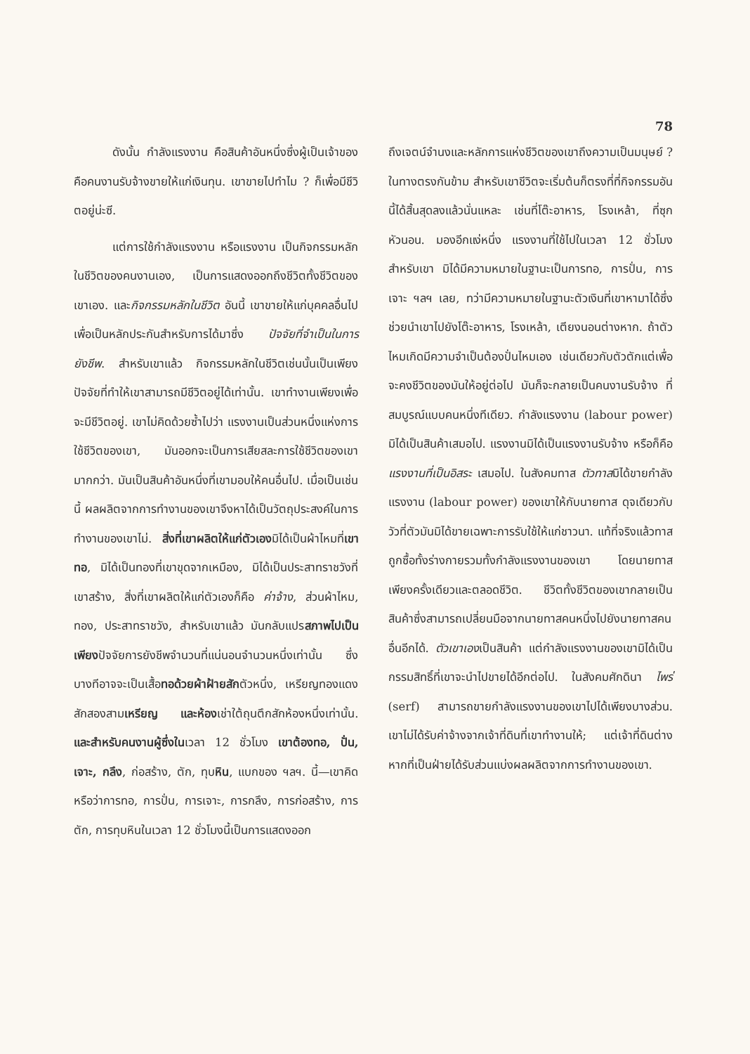78
ดังนั้น กำลังแรงงาน คือสินค้าอันหนึ่งซึ่งผู้เป็นเจ้าของ คือคนงานรับจ้างขายให้แก่เงินทุน. เขาขายไปทำไม ? ก็เพื่อมีชีวิตอยู่น่ะซี.
แต่การใช้กำลังแรงงาน หรือแรงงาน เป็นกิจกรรมหลักในชีวิตของคนงานเอง, เป็นการแสดงออกถึงชีวิตทั้งชีวิตของเขาเอง. และกิจกรรมหลักในชีวิต อันนี้ เขาขายให้แก่บุคคลอื่นไปเพื่อเป็นหลักประกันสำหรับการได้มาซึ่ง ปัจจัยที่จำเป็นในการยังชีพ. สำหรับเขาแล้ว กิจกรรมหลักในชีวิตเช่นนั้นเป็นเพียงปัจจัยที่ทำให้เขาสามารถมีชีวิตอยู่ได้เท่านั้น. เขาทำงานเพียงเพื่อจะมีชีวิตอยู่. เขาไม่คิดด้วยซ้ำไปว่า แรงงานเป็นส่วนหนึ่งแห่งการใช้ชีวิตของเขา, มันออกจะเป็นการเสียสละการใช้ชีวิตของเขามากกว่า. มันเป็นสินค้าอันหนึ่งที่เขามอบให้คนอื่นไป. เมื่อเป็นเช่นนี้ ผลผลิตจากการทำงานของเขาจึงหาได้เป็นวัตถุประสงค์ในการทำงานของเขาไม่. สิ่งที่เขาผลิตให้แก่ตัวเองมิได้เป็นผ้าไหมที่เขาทอ, มิได้เป็นทองที่เขาขุดจากเหมือง, มิได้เป็นประสาทราชวังที่เขาสร้าง, สิ่งที่เขาผลิตให้แก่ตัวเองก็คือ ค่าจ้าง, ส่วนผ้าไหม, ทอง, ประสาทราชวัง, สำหรับเขาแล้ว มันกลับแปรสภาพไปเป็นเพียงปัจจัยการยังชีพจำนวนที่แน่นอนจำนวนหนึ่งเท่านั้น ซึ่งบางทีอาจจะเป็นเสื้อทอด้วยผ้าฝ้ายสักตัวหนึ่ง, เหรียญทองแดงสักสองสามเหรียญ และห้องเช่าใต้ถุนตึกสักห้องหนึ่งเท่านั้น. และสำหรับคนงานผู้ซึ่งในเวลา 12 ชั่วโมง เขาต้องทอ, ปั่น, เจาะ, กลึง, ก่อสร้าง, ตัก, ทุบหิน, แบกของ ฯลฯ. นี้—เขาคิดหรือว่าการทอ, การปั่น, การเจาะ, การกลึง, การก่อสร้าง, การตัก, การทุบหินในเวลา 12 ชั่วโมงนี้เป็นการแสดงออก
ถึงเจตน์จำนงและหลักการแห่งชีวิตของเขาถึงความเป็นมนุษย์ ? ในทางตรงกันข้าม สำหรับเขาชีวิตจะเริ่มต้นก็ตรงที่ที่กิจกรรมอันนี้ได้สิ้นสุดลงแล้วนั่นแหละ เช่นที่โต๊ะอาหาร, โรงเหล้า, ที่ซุกหัวนอน. มองอีกแง่หนึ่ง แรงงานที่ใช้ไปในเวลา 12 ชั่วโมง สำหรับเขา มิได้มีความหมายในฐานะเป็นการทอ, การปั่น, การเจาะ ฯลฯ เลย, ทว่ามีความหมายในฐานะตัวเงินที่เขาหามาได้ซึ่งช่วยนำเขาไปยังโต๊ะอาหาร, โรงเหล้า, เตียงนอนต่างหาก. ถ้าตัวไหมเกิดมีความจำเป็นต้องปั่นไหมเอง เช่นเดียวกับตัวตักแต่เพื่อจะคงชีวิตของมันให้อยู่ต่อไป มันก็จะกลายเป็นคนงานรับจ้าง ที่สมบูรณ์แบบคนหนึ่งทีเดียว. กำลังแรงงาน (labour power) มิได้เป็นสินค้าเสมอไป. แรงงานมิได้เป็นแรงงานรับจ้าง หรือก็คือ แรงงานที่เป็นอิสระ เสมอไป. ในสังคมทาส ตัวทาสมิได้ขายกำลังแรงงาน (labour power) ของเขาให้กับนายทาส ดุจเดียวกับวัวที่ตัวมันมิได้ขายเฉพาะการรับใช้ให้แก่ชาวนา. แท้ที่จริงแล้วทาสถูกซื้อทั้งร่างกายรวมทั้งกำลังแรงงานของเขา โดยนายทาสเพียงครั้งเดียวและตลอดชีวิต. ชีวิตทั้งชีวิตของเขากลายเป็นสินค้าซึ่งสามารถเปลี่ยนมือจากนายทาสคนหนึ่งไปยังนายทาสคนอื่นอีกได้. ตัวเขาเองเป็นสินค้า แต่กำลังแรงงานของเขามิได้เป็นกรรมสิทธิ์ที่เขาจะนำไปขายได้อีกต่อไป. ในสังคมศักดินา ไพร่ (serf) สามารถขายกำลังแรงงานของเขาไปได้เพียงบางส่วน. เขาไม่ได้รับค่าจ้างจากเจ้าที่ดินที่เขาทำงานให้; แต่เจ้าที่ดินต่างหากที่เป็นฝ่ายได้รับส่วนแบ่งผลผลิตจากการทำงานของเขา.